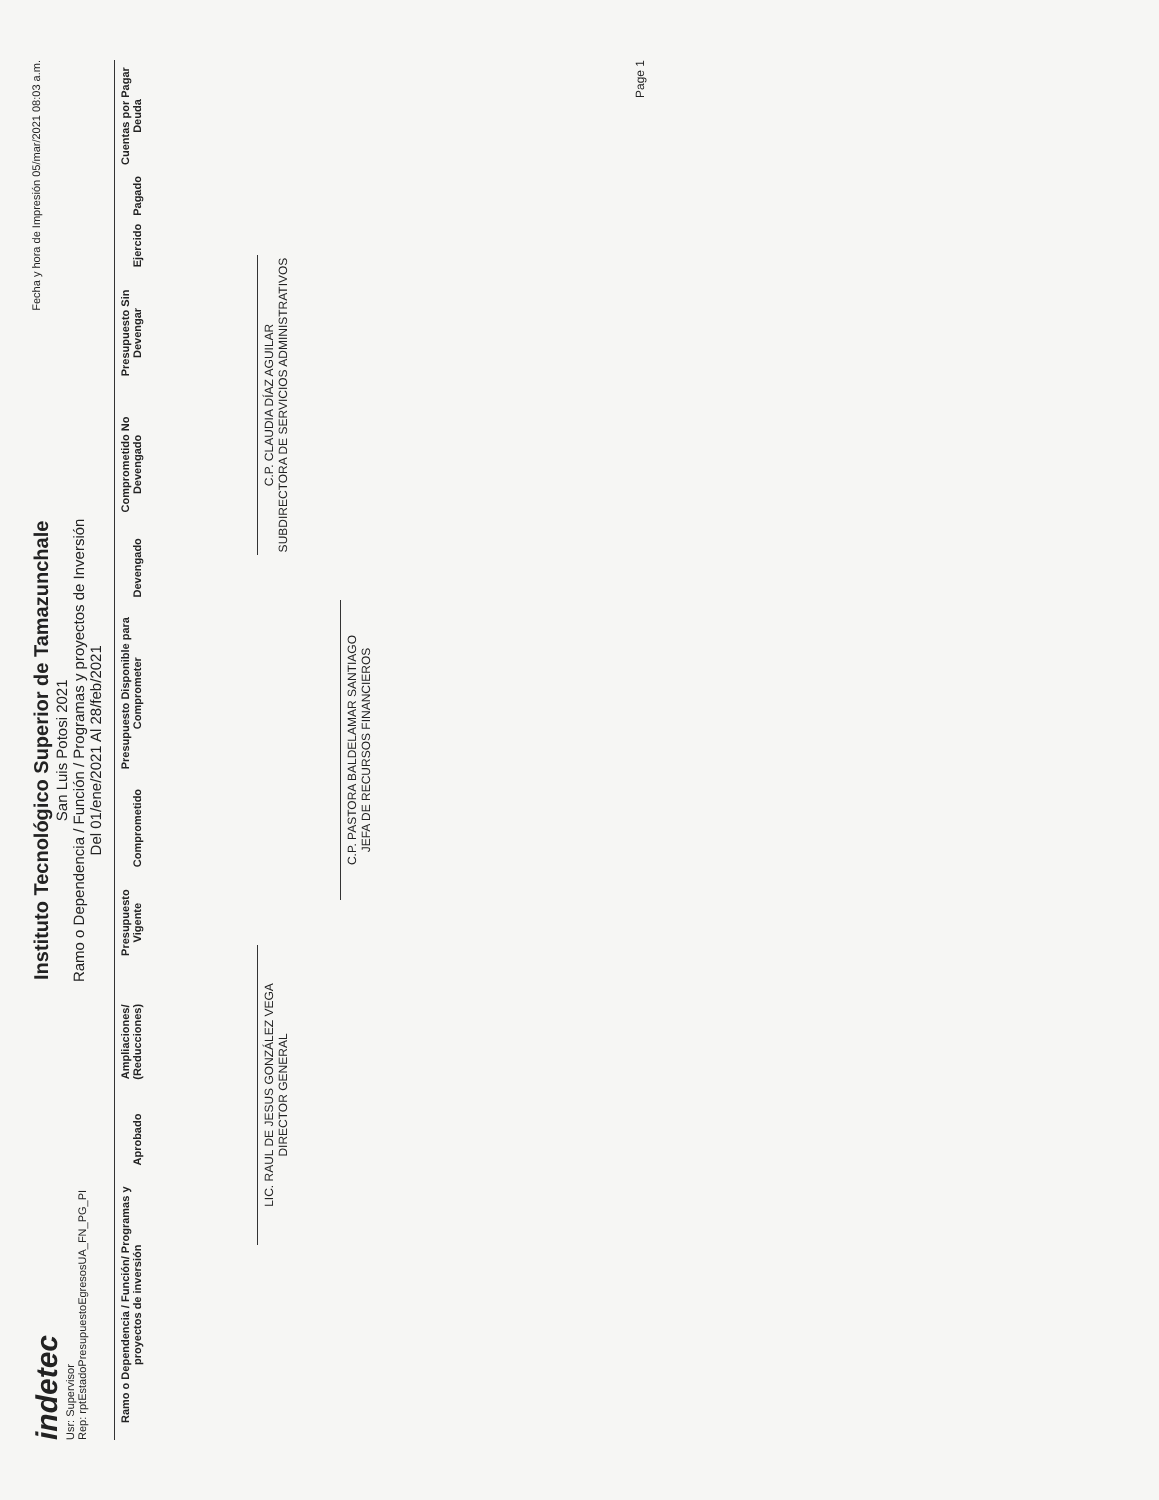indetec
Usr: Supervisor
Rep: rptEstadoPresupuestoEgresosUA_FN_PG_PI
Instituto Tecnológico Superior de Tamazunchale
San Luis Potosi 2021
Ramo o Dependencia / Función / Programas y proyectos de Inversión
Del 01/ene/2021 Al 28/feb/2021
Fecha y hora de Impresión 05/mar/2021 08:03 a.m.
| Ramo o Dependencia / Función/ Programas y proyectos de inversión | Aprobado | Ampliaciones/ (Reducciones) | Presupuesto Vigente | Comprometido | Presupuesto Disponible para Comprometer | Devengado | Comprometido No Devengado | Presupuesto Sin Devengar | Ejercido | Pagado | Cuentas por Pagar Deuda |
| --- | --- | --- | --- | --- | --- | --- | --- | --- | --- | --- | --- |
LIC. RAUL DE JESUS GONZÁLEZ VEGA
DIRECTOR GENERAL
C.P. CLAUDIA DÍAZ AGUILAR
SUBDIRECTORA DE SERVICIOS ADMINISTRATIVOS
C.P. PASTORA BALDELAMAR SANTIAGO
JEFA DE RECURSOS FINANCIEROS
Page 1